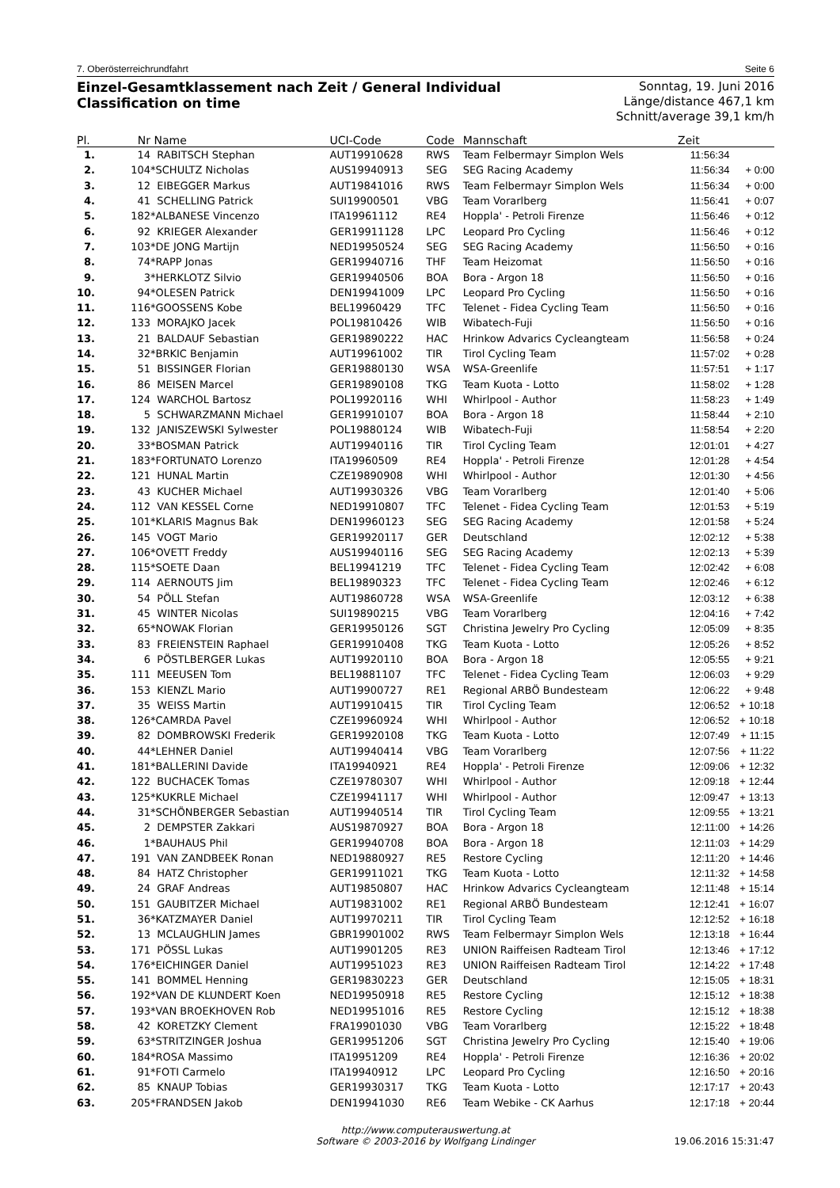7. Oberösterreichrundfahrt Seite 6
Einzel-Gesamtklassement nach Zeit / General Individual Classification on time
Sonntag, 19. Juni 2016
Länge/distance 467,1 km
Schnitt/average 39,1 km/h
| Pl. | Nr | Name | UCI-Code | Code | Mannschaft | Zeit | |
| --- | --- | --- | --- | --- | --- | --- | --- |
| 1. | 14 | RABITSCH Stephan | AUT19910628 | RWS | Team Felbermayr Simplon Wels | 11:56:34 | |
| 2. | 104 | *SCHULTZ Nicholas | AUS19940913 | SEG | SEG Racing Academy | 11:56:34 | + 0:00 |
| 3. | 12 | EIBEGGER Markus | AUT19841016 | RWS | Team Felbermayr Simplon Wels | 11:56:34 | + 0:00 |
| 4. | 41 | SCHELLING Patrick | SUI19900501 | VBG | Team Vorarlberg | 11:56:41 | + 0:07 |
| 5. | 182 | *ALBANESE Vincenzo | ITA19961112 | RE4 | Hoppla' - Petroli Firenze | 11:56:46 | + 0:12 |
| 6. | 92 | KRIEGER Alexander | GER19911128 | LPC | Leopard Pro Cycling | 11:56:46 | + 0:12 |
| 7. | 103 | *DE JONG Martijn | NED19950524 | SEG | SEG Racing Academy | 11:56:50 | + 0:16 |
| 8. | 74 | *RAPP Jonas | GER19940716 | THF | Team Heizomat | 11:56:50 | + 0:16 |
| 9. | 3 | *HERKLOTZ Silvio | GER19940506 | BOA | Bora - Argon 18 | 11:56:50 | + 0:16 |
| 10. | 94 | *OLESEN Patrick | DEN19941009 | LPC | Leopard Pro Cycling | 11:56:50 | + 0:16 |
| 11. | 116 | *GOOSSENS Kobe | BEL19960429 | TFC | Telenet - Fidea Cycling Team | 11:56:50 | + 0:16 |
| 12. | 133 | MORAJKO Jacek | POL19810426 | WIB | Wibatech-Fuji | 11:56:50 | + 0:16 |
| 13. | 21 | BALDAUF Sebastian | GER19890222 | HAC | Hrinkow Advarics Cycleangteam | 11:56:58 | + 0:24 |
| 14. | 32 | *BRKIC Benjamin | AUT19961002 | TIR | Tirol Cycling Team | 11:57:02 | + 0:28 |
| 15. | 51 | BISSINGER Florian | GER19880130 | WSA | WSA-Greenlife | 11:57:51 | + 1:17 |
| 16. | 86 | MEISEN Marcel | GER19890108 | TKG | Team Kuota - Lotto | 11:58:02 | + 1:28 |
| 17. | 124 | WARCHOL Bartosz | POL19920116 | WHI | Whirlpool - Author | 11:58:23 | + 1:49 |
| 18. | 5 | SCHWARZMANN Michael | GER19910107 | BOA | Bora - Argon 18 | 11:58:44 | + 2:10 |
| 19. | 132 | JANISZEWSKI Sylwester | POL19880124 | WIB | Wibatech-Fuji | 11:58:54 | + 2:20 |
| 20. | 33 | *BOSMAN Patrick | AUT19940116 | TIR | Tirol Cycling Team | 12:01:01 | + 4:27 |
| 21. | 183 | *FORTUNATO Lorenzo | ITA19960509 | RE4 | Hoppla' - Petroli Firenze | 12:01:28 | + 4:54 |
| 22. | 121 | HUNAL Martin | CZE19890908 | WHI | Whirlpool - Author | 12:01:30 | + 4:56 |
| 23. | 43 | KUCHER Michael | AUT19930326 | VBG | Team Vorarlberg | 12:01:40 | + 5:06 |
| 24. | 112 | VAN KESSEL Corne | NED19910807 | TFC | Telenet - Fidea Cycling Team | 12:01:53 | + 5:19 |
| 25. | 101 | *KLARIS Magnus Bak | DEN19960123 | SEG | SEG Racing Academy | 12:01:58 | + 5:24 |
| 26. | 145 | VOGT Mario | GER19920117 | GER | Deutschland | 12:02:12 | + 5:38 |
| 27. | 106 | *OVETT Freddy | AUS19940116 | SEG | SEG Racing Academy | 12:02:13 | + 5:39 |
| 28. | 115 | *SOETE Daan | BEL19941219 | TFC | Telenet - Fidea Cycling Team | 12:02:42 | + 6:08 |
| 29. | 114 | AERNOUTS Jim | BEL19890323 | TFC | Telenet - Fidea Cycling Team | 12:02:46 | + 6:12 |
| 30. | 54 | PÖLL Stefan | AUT19860728 | WSA | WSA-Greenlife | 12:03:12 | + 6:38 |
| 31. | 45 | WINTER Nicolas | SUI19890215 | VBG | Team Vorarlberg | 12:04:16 | + 7:42 |
| 32. | 65 | *NOWAK Florian | GER19950126 | SGT | Christina Jewelry Pro Cycling | 12:05:09 | + 8:35 |
| 33. | 83 | FREIENSTEIN Raphael | GER19910408 | TKG | Team Kuota - Lotto | 12:05:26 | + 8:52 |
| 34. | 6 | PÖSTLBERGER Lukas | AUT19920110 | BOA | Bora - Argon 18 | 12:05:55 | + 9:21 |
| 35. | 111 | MEEUSEN Tom | BEL19881107 | TFC | Telenet - Fidea Cycling Team | 12:06:03 | + 9:29 |
| 36. | 153 | KIENZL Mario | AUT19900727 | RE1 | Regional ARBÖ Bundesteam | 12:06:22 | + 9:48 |
| 37. | 35 | WEISS Martin | AUT19910415 | TIR | Tirol Cycling Team | 12:06:52 | + 10:18 |
| 38. | 126 | *CAMRDA Pavel | CZE19960924 | WHI | Whirlpool - Author | 12:06:52 | + 10:18 |
| 39. | 82 | DOMBROWSKI Frederik | GER19920108 | TKG | Team Kuota - Lotto | 12:07:49 | + 11:15 |
| 40. | 44 | *LEHNER Daniel | AUT19940414 | VBG | Team Vorarlberg | 12:07:56 | + 11:22 |
| 41. | 181 | *BALLERINI Davide | ITA19940921 | RE4 | Hoppla' - Petroli Firenze | 12:09:06 | + 12:32 |
| 42. | 122 | BUCHACEK Tomas | CZE19780307 | WHI | Whirlpool - Author | 12:09:18 | + 12:44 |
| 43. | 125 | *KUKRLE Michael | CZE19941117 | WHI | Whirlpool - Author | 12:09:47 | + 13:13 |
| 44. | 31 | *SCHÖNBERGER Sebastian | AUT19940514 | TIR | Tirol Cycling Team | 12:09:55 | + 13:21 |
| 45. | 2 | DEMPSTER Zakkari | AUS19870927 | BOA | Bora - Argon 18 | 12:11:00 | + 14:26 |
| 46. | 1 | *BAUHAUS Phil | GER19940708 | BOA | Bora - Argon 18 | 12:11:03 | + 14:29 |
| 47. | 191 | VAN ZANDBEEK Ronan | NED19880927 | RE5 | Restore Cycling | 12:11:20 | + 14:46 |
| 48. | 84 | HATZ Christopher | GER19911021 | TKG | Team Kuota - Lotto | 12:11:32 | + 14:58 |
| 49. | 24 | GRAF Andreas | AUT19850807 | HAC | Hrinkow Advarics Cycleangteam | 12:11:48 | + 15:14 |
| 50. | 151 | GAUBITZER Michael | AUT19831002 | RE1 | Regional ARBÖ Bundesteam | 12:12:41 | + 16:07 |
| 51. | 36 | *KATZMAYER Daniel | AUT19970211 | TIR | Tirol Cycling Team | 12:12:52 | + 16:18 |
| 52. | 13 | MCLAUGHLIN James | GBR19901002 | RWS | Team Felbermayr Simplon Wels | 12:13:18 | + 16:44 |
| 53. | 171 | PÖSSL Lukas | AUT19901205 | RE3 | UNION Raiffeisen Radteam Tirol | 12:13:46 | + 17:12 |
| 54. | 176 | *EICHINGER Daniel | AUT19951023 | RE3 | UNION Raiffeisen Radteam Tirol | 12:14:22 | + 17:48 |
| 55. | 141 | BOMMEL Henning | GER19830223 | GER | Deutschland | 12:15:05 | + 18:31 |
| 56. | 192 | *VAN DE KLUNDERT Koen | NED19950918 | RE5 | Restore Cycling | 12:15:12 | + 18:38 |
| 57. | 193 | *VAN BROEKHOVEN Rob | NED19951016 | RE5 | Restore Cycling | 12:15:12 | + 18:38 |
| 58. | 42 | KORETZKY Clement | FRA19901030 | VBG | Team Vorarlberg | 12:15:22 | + 18:48 |
| 59. | 63 | *STRITZINGER Joshua | GER19951206 | SGT | Christina Jewelry Pro Cycling | 12:15:40 | + 19:06 |
| 60. | 184 | *ROSA Massimo | ITA19951209 | RE4 | Hoppla' - Petroli Firenze | 12:16:36 | + 20:02 |
| 61. | 91 | *FOTI Carmelo | ITA19940912 | LPC | Leopard Pro Cycling | 12:16:50 | + 20:16 |
| 62. | 85 | KNAUP Tobias | GER19930317 | TKG | Team Kuota - Lotto | 12:17:17 | + 20:43 |
| 63. | 205 | *FRANDSEN Jakob | DEN19941030 | RE6 | Team Webike - CK Aarhus | 12:17:18 | + 20:44 |
http://www.computerauswertung.at
Software © 2003-2016 by Wolfgang Lindinger
19.06.2016 15:31:47